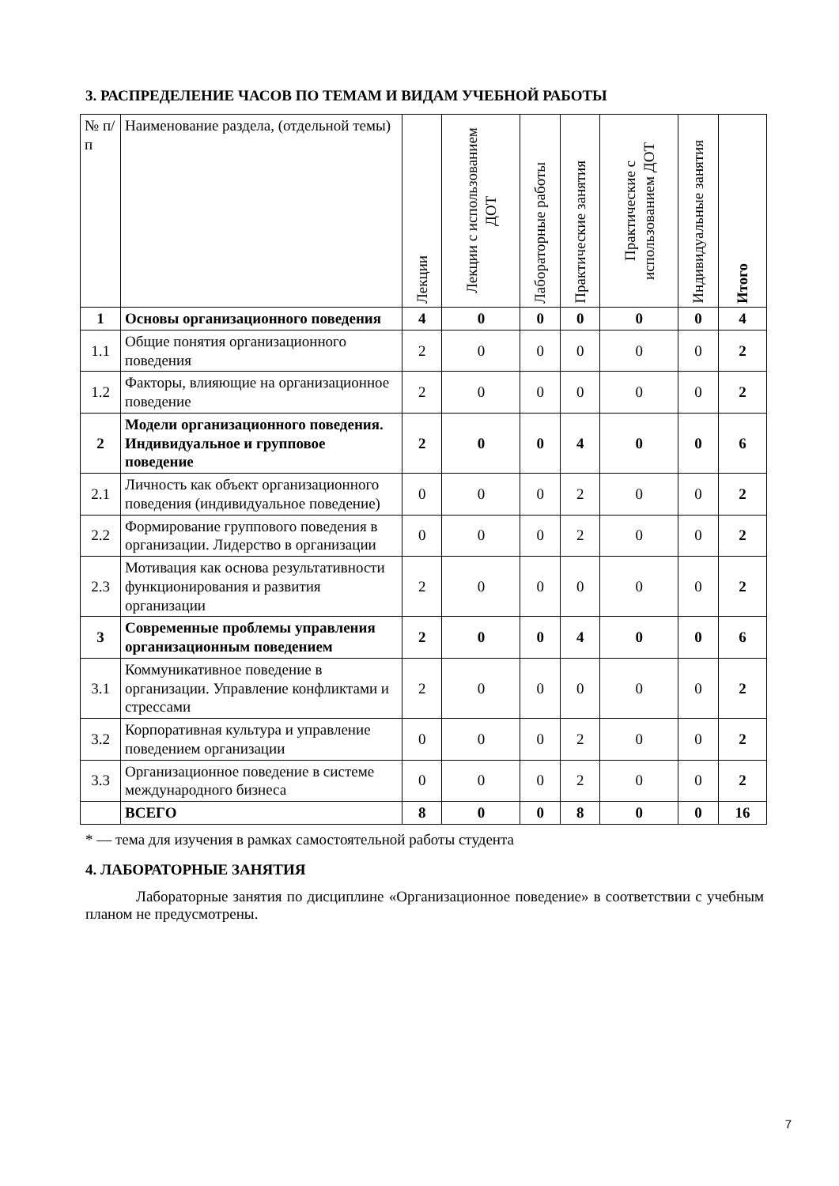3. РАСПРЕДЕЛЕНИЕ ЧАСОВ ПО ТЕМАМ И ВИДАМ УЧЕБНОЙ РАБОТЫ
| № п/п | Наименование раздела, (отдельной темы) | Лекции | Лекции с использованием ДОТ | Лабораторные работы | Практические занятия | Практические с использованием ДОТ | Индивидуальные занятия | Итого |
| --- | --- | --- | --- | --- | --- | --- | --- | --- |
| 1 | Основы организационного поведения | 4 | 0 | 0 | 0 | 0 | 0 | 4 |
| 1.1 | Общие понятия организационного поведения | 2 | 0 | 0 | 0 | 0 | 0 | 2 |
| 1.2 | Факторы, влияющие на организационное поведение | 2 | 0 | 0 | 0 | 0 | 0 | 2 |
| 2 | Модели организационного поведения. Индивидуальное и групповое поведение | 2 | 0 | 0 | 4 | 0 | 0 | 6 |
| 2.1 | Личность как объект организационного поведения (индивидуальное поведение) | 0 | 0 | 0 | 2 | 0 | 0 | 2 |
| 2.2 | Формирование группового поведения в организации. Лидерство в организации | 0 | 0 | 0 | 2 | 0 | 0 | 2 |
| 2.3 | Мотивация как основа результативности функционирования и развития организации | 2 | 0 | 0 | 0 | 0 | 0 | 2 |
| 3 | Современные проблемы управления организационным поведением | 2 | 0 | 0 | 4 | 0 | 0 | 6 |
| 3.1 | Коммуникативное поведение в организации. Управление конфликтами и стрессами | 2 | 0 | 0 | 0 | 0 | 0 | 2 |
| 3.2 | Корпоративная культура и управление поведением организации | 0 | 0 | 0 | 2 | 0 | 0 | 2 |
| 3.3 | Организационное поведение в системе международного бизнеса | 0 | 0 | 0 | 2 | 0 | 0 | 2 |
| | ВСЕГО | 8 | 0 | 0 | 8 | 0 | 0 | 16 |
* — тема для изучения в рамках самостоятельной работы студента
4. ЛАБОРАТОРНЫЕ ЗАНЯТИЯ
Лабораторные занятия по дисциплине «Организационное поведение» в соответствии с учебным планом не предусмотрены.
7